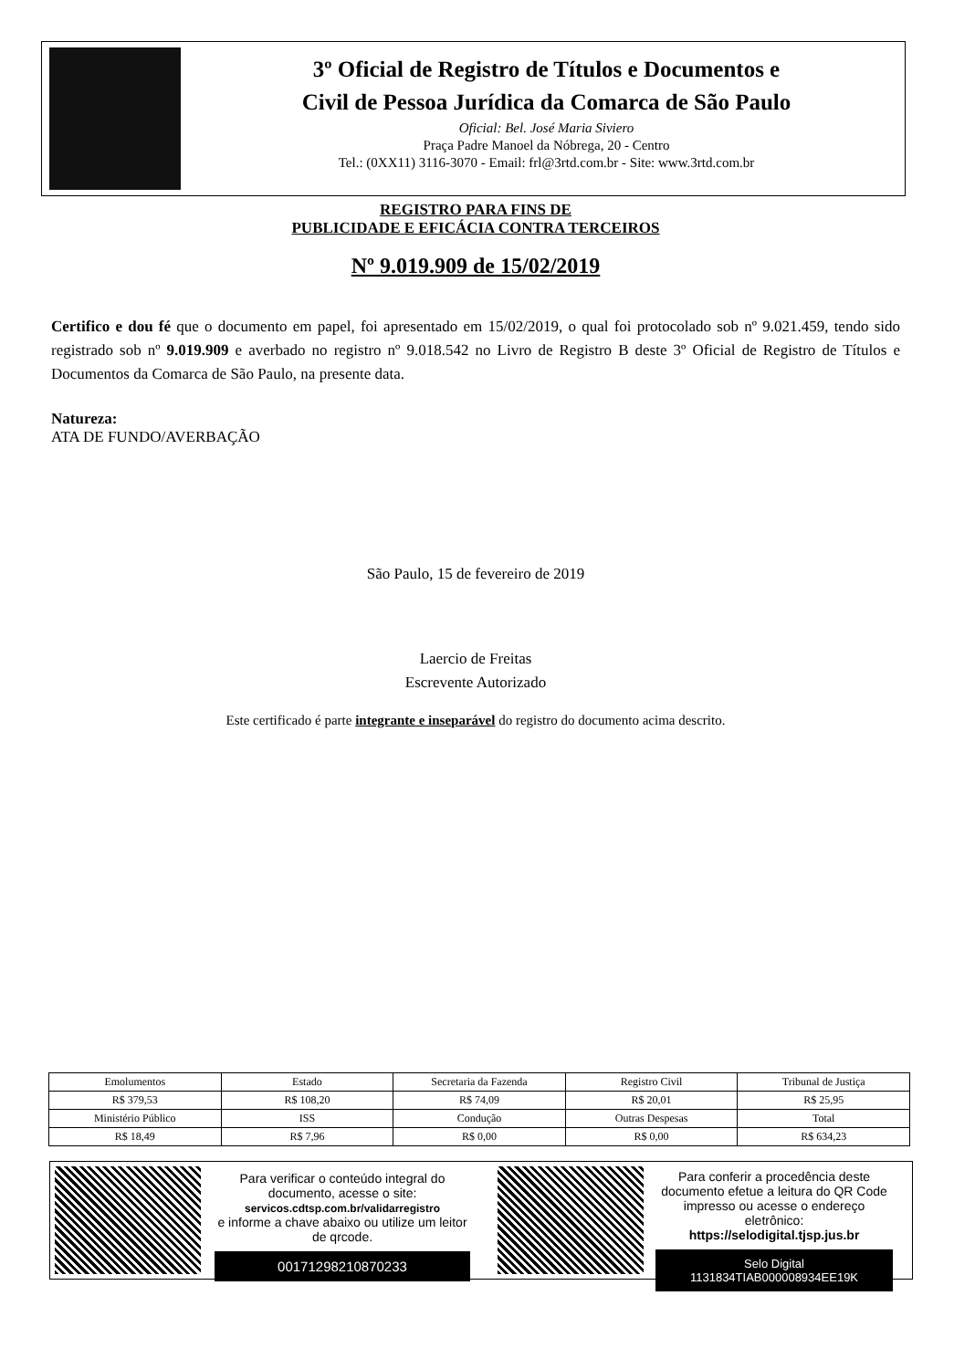3º Oficial de Registro de Títulos e Documentos e
Civil de Pessoa Jurídica da Comarca de São Paulo
Oficial: Bel. José Maria Siviero
Praça Padre Manoel da Nóbrega, 20 - Centro
Tel.: (0XX11) 3116-3070 - Email: frl@3rtd.com.br - Site: www.3rtd.com.br
REGISTRO PARA FINS DE
PUBLICIDADE E EFICÁCIA CONTRA TERCEIROS
Nº 9.019.909 de 15/02/2019
Certifico e dou fé que o documento em papel, foi apresentado em 15/02/2019, o qual foi protocolado sob nº 9.021.459, tendo sido registrado sob nº 9.019.909 e averbado no registro nº 9.018.542 no Livro de Registro B deste 3º Oficial de Registro de Títulos e Documentos da Comarca de São Paulo, na presente data.
Natureza:
ATA DE FUNDO/AVERBAÇÃO
São Paulo, 15 de fevereiro de 2019
Laercio de Freitas
Escrevente Autorizado
Este certificado é parte integrante e inseparável do registro do documento acima descrito.
| Emolumentos | Estado | Secretaria da Fazenda | Registro Civil | Tribunal de Justiça |
| R$ 379,53 | R$ 108,20 | R$ 74,09 | R$ 20,01 | R$ 25,95 |
| Ministério Público | ISS | Condução | Outras Despesas | Total |
| R$ 18,49 | R$ 7,96 | R$ 0,00 | R$ 0,00 | R$ 634,23 |
Para verificar o conteúdo integral do documento, acesse o site:
servicos.cdtsp.com.br/validarregistro
e informe a chave abaixo ou utilize um leitor de qrcode.
00171298210870233
Para conferir a procedência deste documento efetue a leitura do QR Code impresso ou acesse o endereço eletrônico:
https://selodigital.tjsp.jus.br
Selo Digital
1131834TIAB000008934EE19K